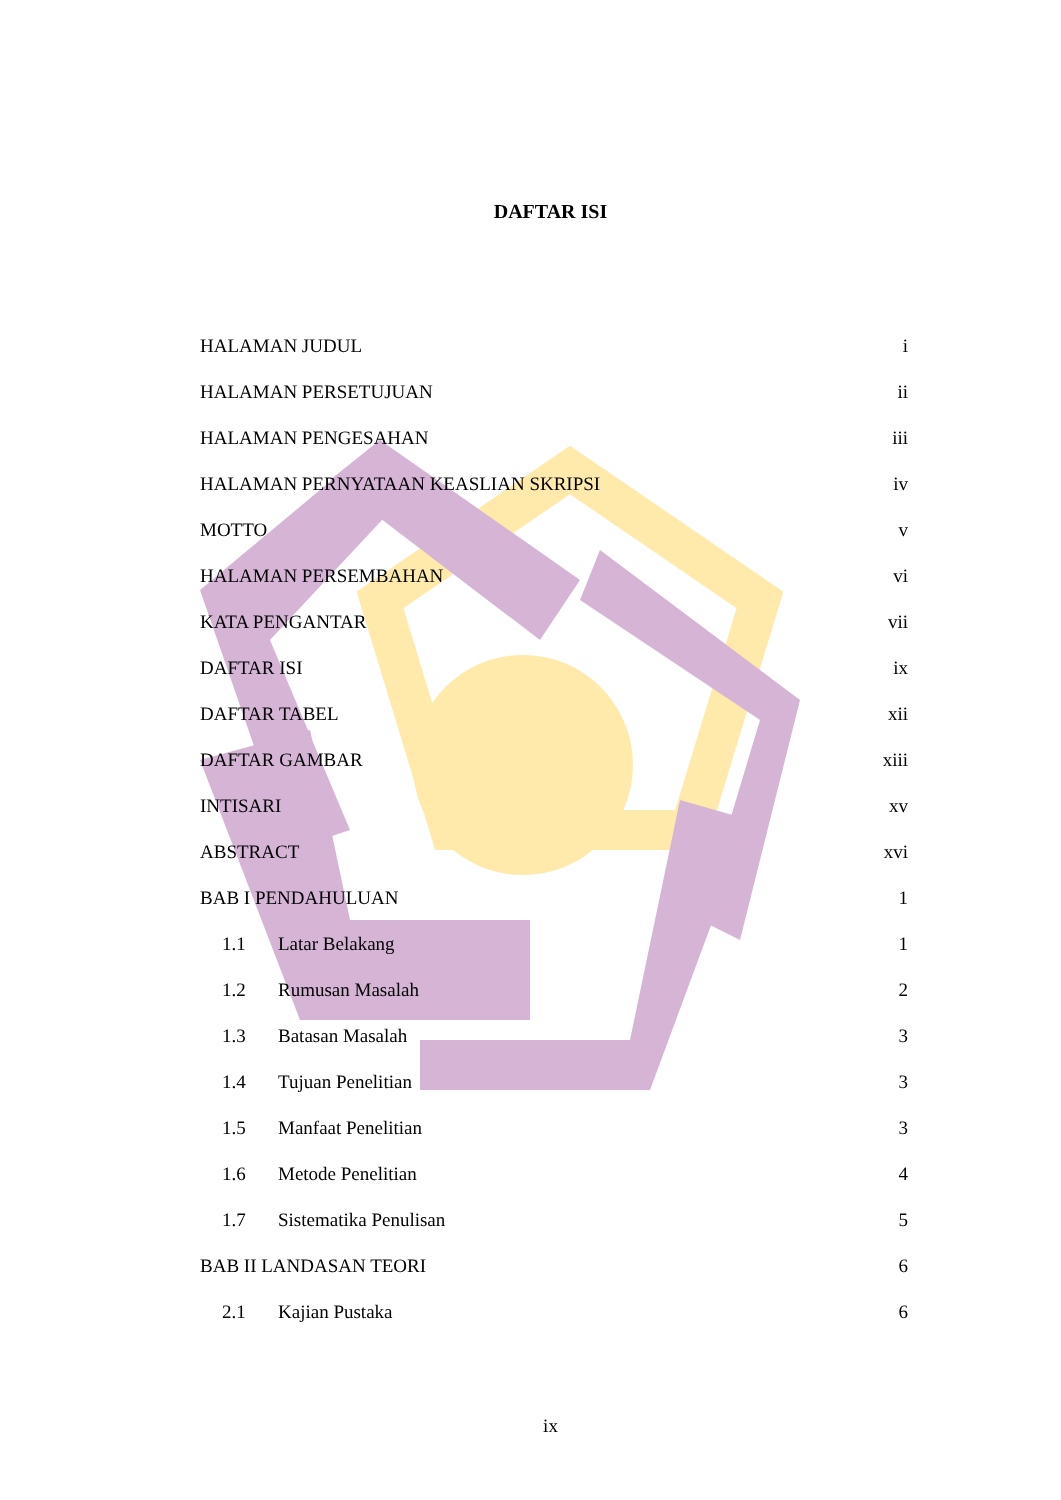DAFTAR ISI
| HALAMAN JUDUL | | i |
| HALAMAN PERSETUJUAN | | ii |
| HALAMAN PENGESAHAN | | iii |
| HALAMAN PERNYATAAN KEASLIAN SKRIPSI | | iv |
| MOTTO | | v |
| HALAMAN PERSEMBAHAN | | vi |
| KATA PENGANTAR | | vii |
| DAFTAR ISI | | ix |
| DAFTAR TABEL | | xii |
| DAFTAR GAMBAR | | xiii |
| INTISARI | | xv |
| ABSTRACT | | xvi |
| BAB I PENDAHULUAN | | 1 |
| 1.1 | Latar Belakang | 1 |
| 1.2 | Rumusan Masalah | 2 |
| 1.3 | Batasan Masalah | 3 |
| 1.4 | Tujuan Penelitian | 3 |
| 1.5 | Manfaat Penelitian | 3 |
| 1.6 | Metode Penelitian | 4 |
| 1.7 | Sistematika Penulisan | 5 |
| BAB II LANDASAN TEORI | | 6 |
| 2.1 | Kajian Pustaka | 6 |
ix